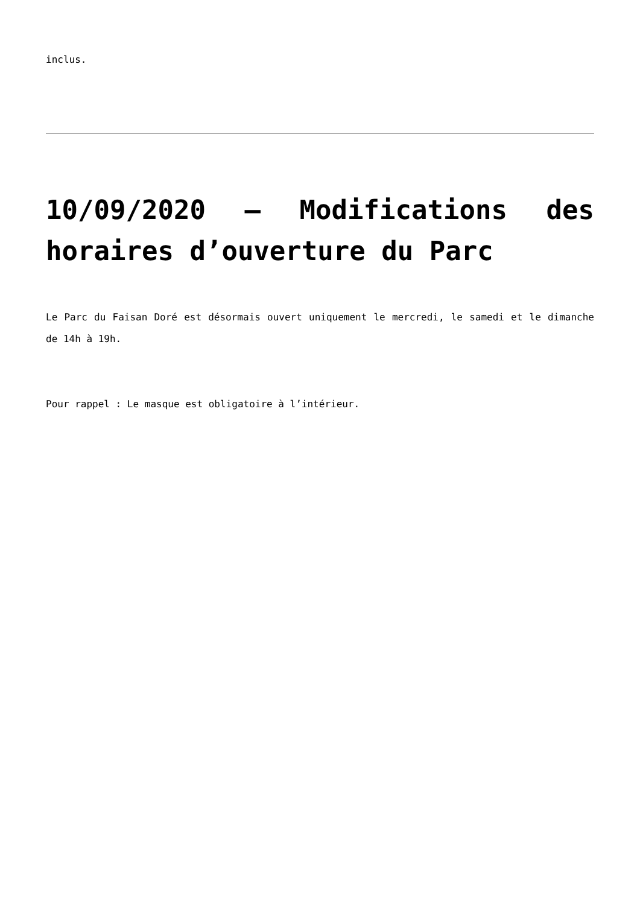inclus.
10/09/2020 – Modifications des horaires d’ouverture du Parc
Le Parc du Faisan Doré est désormais ouvert uniquement le mercredi, le samedi et le dimanche de 14h à 19h.
Pour rappel : Le masque est obligatoire à l’intérieur.